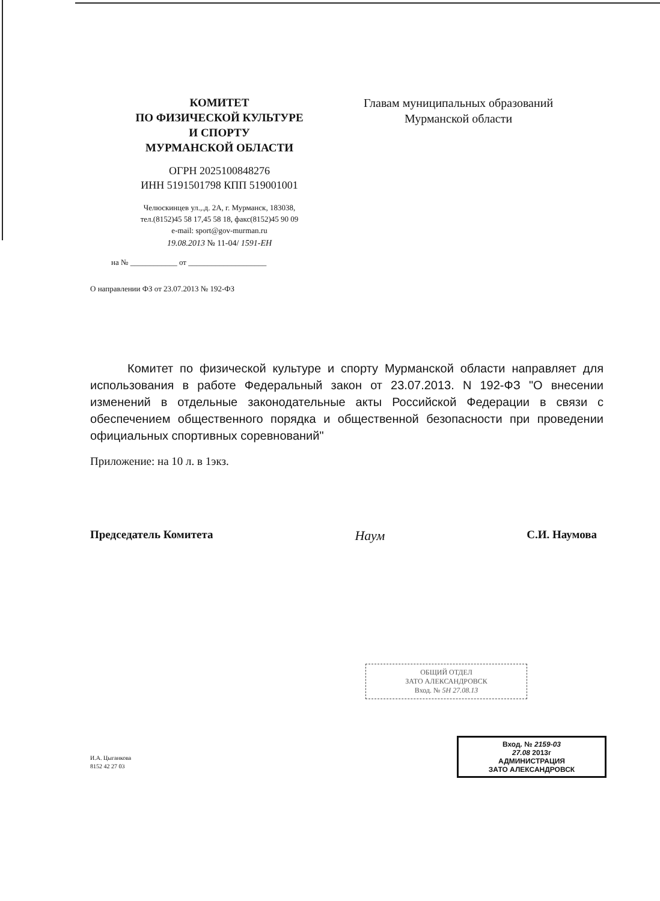КОМИТЕТ
ПО ФИЗИЧЕСКОЙ КУЛЬТУРЕ
И СПОРТУ
МУРМАНСКОЙ ОБЛАСТИ
ОГРН 2025100848276
ИНН 5191501798 КПП 519001001
Челюскинцев ул.,.д. 2А, г. Мурманск, 183038,
тел.(8152)45 58 17,45 58 18, факс(8152)45 90 09
e-mail: sport@gov-murman.ru
19.08.2013 № 11-04/ 1591-ЕН
на № ____________ от ____________________
Главам муниципальных образований
Мурманской области
О направлении ФЗ от 23.07.2013 № 192-ФЗ
Комитет по физической культуре и спорту Мурманской области направляет для использования в работе Федеральный закон от 23.07.2013. N 192-ФЗ "О внесении изменений в отдельные законодательные акты Российской Федерации в связи с обеспечением общественного порядка и общественной безопасности при проведении официальных спортивных соревнований"
Приложение: на 10 л. в 1экз.
Председатель Комитета Наум С.И. Наумова
ОБЩИЙ ОТДЕЛ
ЗАТО АЛЕКСАНДРОВСК
Вход. № 5Н 27.08.13
Вход. № 2159-03
27.08 2013г
АДМИНИСТРАЦИЯ
ЗАТО АЛЕКСАНДРОВСК
И.А. Цыганкова
8152 42 27 03